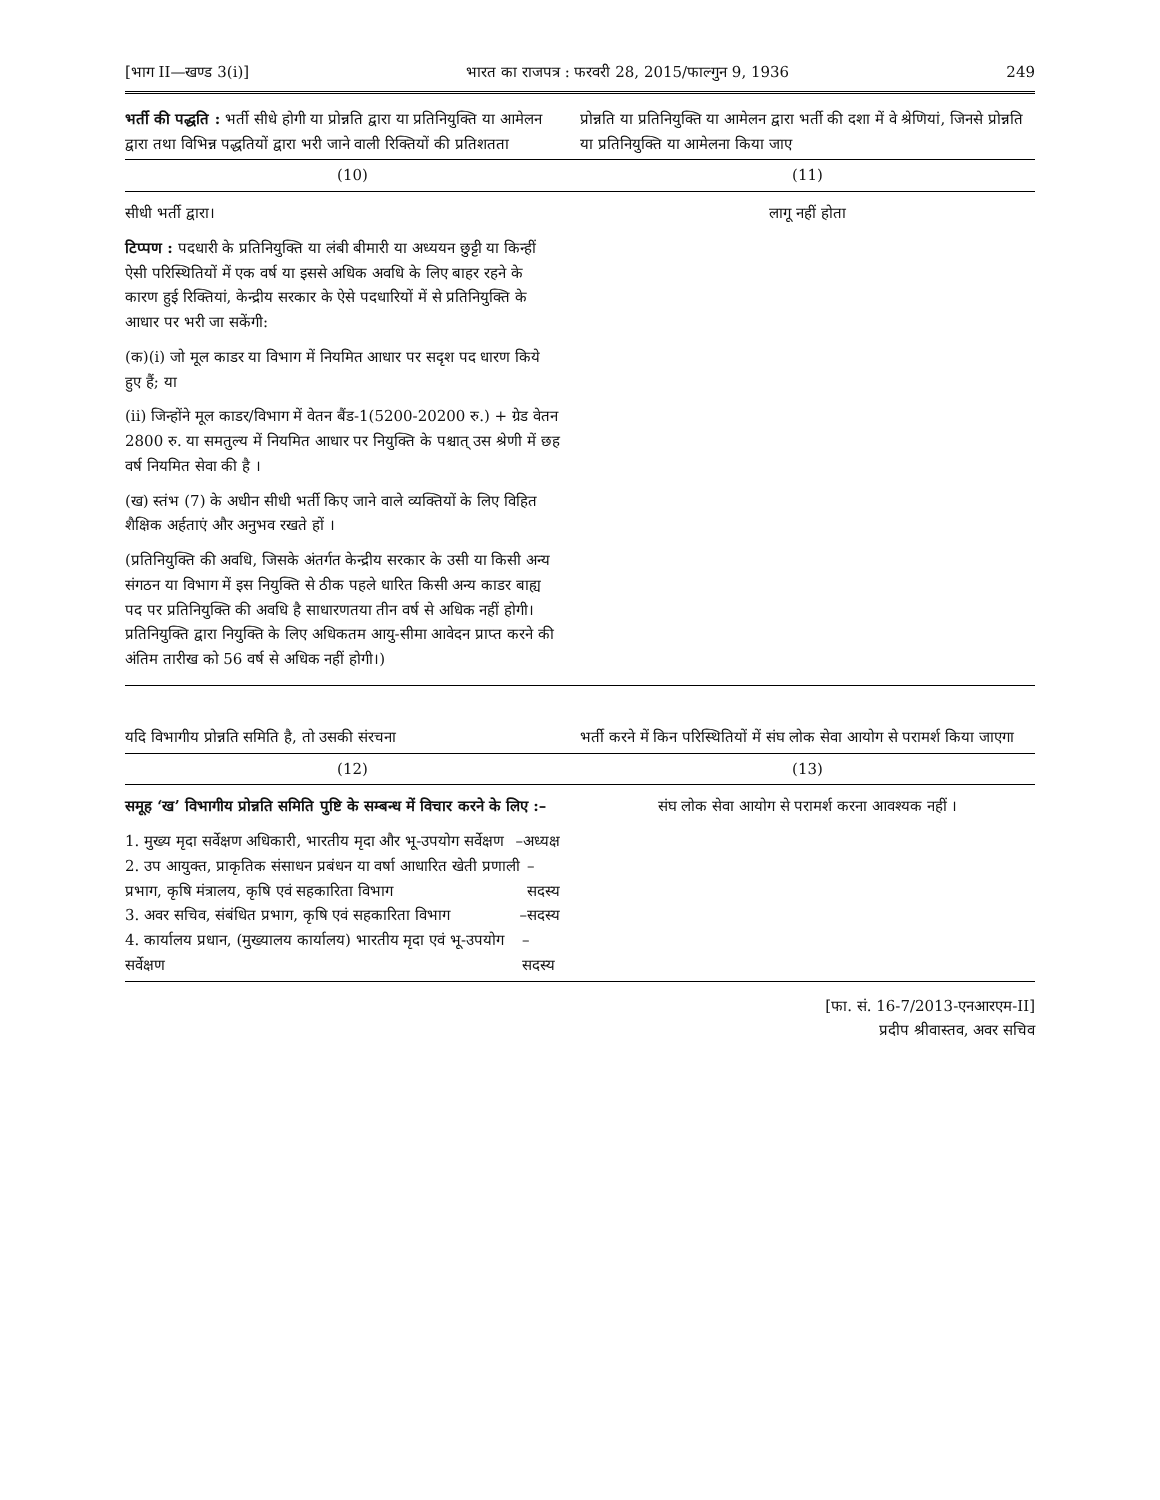[भाग II—खण्ड 3(i)] भारत का राजपत्र : फरवरी 28, 2015/फाल्गुन 9, 1936 249
| भर्ती की पद्धति : भर्ती सीधे होगी या प्रोन्नति द्वारा या प्रतिनियुक्ति या आमेलन द्वारा तथा विभिन्न पद्धतियों द्वारा भरी जाने वाली रिक्तियों की प्रतिशतता | प्रोन्नति या प्रतिनियुक्ति या आमेलन द्वारा भर्ती की दशा में वे श्रेणियां, जिनसे प्रोन्नति या प्रतिनियुक्ति या आमेलना किया जाए |
| --- | --- |
| (10) | (11) |
| सीधी भर्ती द्वारा। टिप्पण : पदधारी के प्रतिनियुक्ति या लंबी बीमारी या अध्ययन छुट्टी या किन्हीं ऐसी परिस्थितियों में एक वर्ष या इससे अधिक अवधि के लिए बाहर रहने के कारण हुई रिक्तियां, केन्द्रीय सरकार के ऐसे पदधारियों में से प्रतिनियुक्ति के आधार पर भरी जा सकेंगी: (क)(i) जो मूल काडर या विभाग में नियमित आधार पर सदृश पद धारण किये हुए हैं; या (ii) जिन्होंने मूल काडर/विभाग में वेतन बैंड-1(5200-20200 रु.) + ग्रेड वेतन 2800 रु. या समतुल्य में नियमित आधार पर नियुक्ति के पश्चात् उस श्रेणी में छह वर्ष नियमित सेवा की है । (ख) स्तंभ (7) के अधीन सीधी भर्ती किए जाने वाले व्यक्तियों के लिए विहित शैक्षिक अर्हताएं और अनुभव रखते हों । (प्रतिनियुक्ति की अवधि, जिसके अंतर्गत केन्द्रीय सरकार के उसी या किसी अन्य संगठन या विभाग में इस नियुक्ति से ठीक पहले धारित किसी अन्य काडर बाह्य पद पर प्रतिनियुक्ति की अवधि है साधारणतया तीन वर्ष से अधिक नहीं होगी। प्रतिनियुक्ति द्वारा नियुक्ति के लिए अधिकतम आयु-सीमा आवेदन प्राप्त करने की अंतिम तारीख को 56 वर्ष से अधिक नहीं होगी।) | लागू नहीं होता |
| यदि विभागीय प्रोन्नति समिति है, तो उसकी संरचना | भर्ती करने में किन परिस्थितियों में संघ लोक सेवा आयोग से परामर्श किया जाएगा |
| (12) | (13) |
| समूह ‘ख’ विभागीय प्रोन्नति समिति पुष्टि के सम्बन्ध में विचार करने के लिए :– 1. मुख्य मृदा सर्वेक्षण अधिकारी, भारतीय मृदा और भू-उपयोग सर्वेक्षण –अध्यक्ष 2. उप आयुक्त, प्राकृतिक संसाधन प्रबंधन या वर्षा आधारित खेती प्रणाली प्रभाग, कृषि मंत्रालय, कृषि एवं सहकारिता विभाग –सदस्य 3. अवर सचिव, संबंधित प्रभाग, कृषि एवं सहकारिता विभाग –सदस्य 4. कार्यालय प्रधान, (मुख्यालय कार्यालय) भारतीय मृदा एवं भू-उपयोग सर्वेक्षण –सदस्य | संघ लोक सेवा आयोग से परामर्श करना आवश्यक नहीं । |
[फा. सं. 16-7/2013-एनआरएम-II]
प्रदीप श्रीवास्तव, अवर सचिव